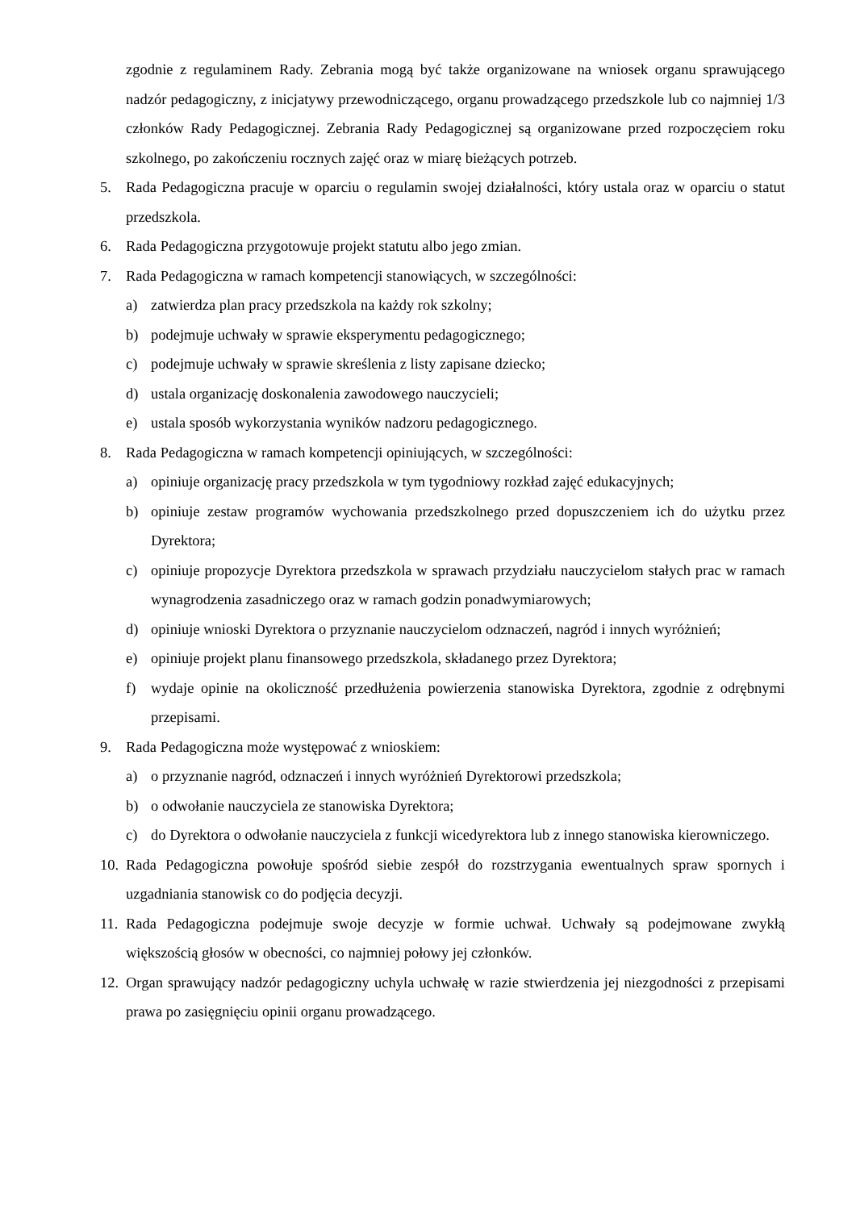zgodnie z regulaminem Rady. Zebrania mogą być także organizowane na wniosek organu sprawującego nadzór pedagogiczny, z inicjatywy przewodniczącego, organu prowadzącego przedszkole lub co najmniej 1/3 członków Rady Pedagogicznej. Zebrania Rady Pedagogicznej są organizowane przed rozpoczęciem roku szkolnego, po zakończeniu rocznych zajęć oraz w miarę bieżących potrzeb.
5. Rada Pedagogiczna pracuje w oparciu o regulamin swojej działalności, który ustala oraz w oparciu o statut przedszkola.
6. Rada Pedagogiczna przygotowuje projekt statutu albo jego zmian.
7. Rada Pedagogiczna w ramach kompetencji stanowiących, w szczególności:
a) zatwierdza plan pracy przedszkola na każdy rok szkolny;
b) podejmuje uchwały w sprawie eksperymentu pedagogicznego;
c) podejmuje uchwały w sprawie skreślenia z listy zapisane dziecko;
d) ustala organizację doskonalenia zawodowego nauczycieli;
e) ustala sposób wykorzystania wyników nadzoru pedagogicznego.
8. Rada Pedagogiczna w ramach kompetencji opiniujących, w szczególności:
a) opiniuje organizację pracy przedszkola w tym tygodniowy rozkład zajęć edukacyjnych;
b) opiniuje zestaw programów wychowania przedszkolnego przed dopuszczeniem ich do użytku przez Dyrektora;
c) opiniuje propozycje Dyrektora przedszkola w sprawach przydziału nauczycielom stałych prac w ramach wynagrodzenia zasadniczego oraz w ramach godzin ponadwymiarowych;
d) opiniuje wnioski Dyrektora o przyznanie nauczycielom odznaczeń, nagród i innych wyróżnień;
e) opiniuje projekt planu finansowego przedszkola, składanego przez Dyrektora;
f) wydaje opinie na okoliczność przedłużenia powierzenia stanowiska Dyrektora, zgodnie z odrębnymi przepisami.
9. Rada Pedagogiczna może występować z wnioskiem:
a) o przyznanie nagród, odznaczeń i innych wyróżnień Dyrektorowi przedszkola;
b) o odwołanie nauczyciela ze stanowiska Dyrektora;
c) do Dyrektora o odwołanie nauczyciela z funkcji wicedyrektora lub z innego stanowiska kierowniczego.
10. Rada Pedagogiczna powołuje spośród siebie zespół do rozstrzygania ewentualnych spraw spornych i uzgadniania stanowisk co do podjęcia decyzji.
11. Rada Pedagogiczna podejmuje swoje decyzje w formie uchwał. Uchwały są podejmowane zwykłą większością głosów w obecności, co najmniej połowy jej członków.
12. Organ sprawujący nadzór pedagogiczny uchyla uchwałę w razie stwierdzenia jej niezgodności z przepisami prawa po zasięgnięciu opinii organu prowadzącego.